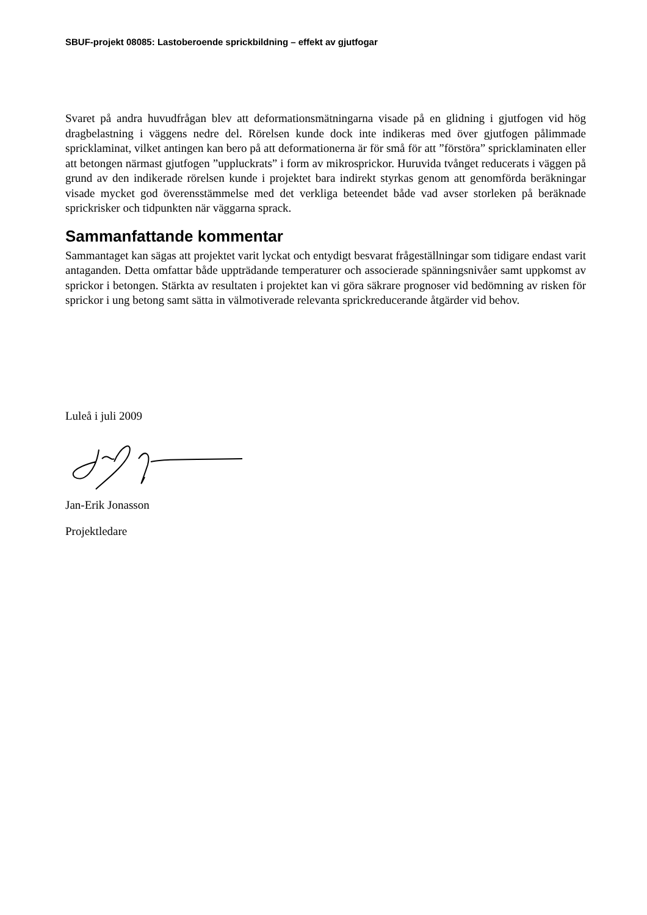SBUF-projekt 08085: Lastoberoende sprickbildning – effekt av gjutfogar
Svaret på andra huvudfrågan blev att deformationsmätningarna visade på en glidning i gjutfogen vid hög dragbelastning i väggens nedre del. Rörelsen kunde dock inte indikeras med över gjutfogen pålimmade spricklaminat, vilket antingen kan bero på att deformationerna är för små för att ”förstöra” spricklaminaten eller att betongen närmast gjutfogen ”uppluckrats” i form av mikrosprickor. Huruvida tvånget reducerats i väggen på grund av den indikerade rörelsen kunde i projektet bara indirekt styrkas genom att genomförda beräkningar visade mycket god överensstämmelse med det verkliga beteendet både vad avser storleken på beräknade sprickrisker och tidpunkten när väggarna sprack.
Sammanfattande kommentar
Sammantaget kan sägas att projektet varit lyckat och entydigt besvarat frågeställningar som tidigare endast varit antaganden. Detta omfattar både uppträdande temperaturer och associerade spänningsnivåer samt uppkomst av sprickor i betongen. Stärkta av resultaten i projektet kan vi göra säkrare prognoser vid bedömning av risken för sprickor i ung betong samt sätta in välmotiverade relevanta sprickreducerande åtgärder vid behov.
Luleå i juli 2009
Jan-Erik Jonasson
Projektledare